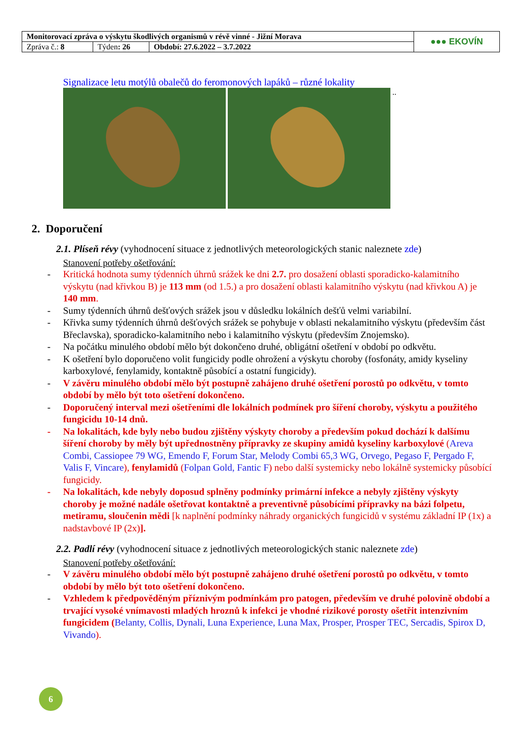| Monitorovací zpráva o výskytu škodlivých organismů v révě vinné - Jižní Morava | | | ●●● EKOVÍN |
| Zpráva č.: 8 | Týden : 26 | Období: 27.6.2022 – 3.7.2022 | |
Signalizace letu motýlů obalečů do feromonových lapáků – různé lokality
..
2. Doporučení
2.1. Plíseň révy (vyhodnocení situace z jednotlivých meteorologických stanic naleznete zde)
Stanovení potřeby ošetřování:
- Kritická hodnota sumy týdenních úhrnů srážek ke dni 2.7. pro dosažení oblasti sporadicko-kalamitního výskytu (nad křivkou B) je 113 mm (od 1.5.) a pro dosažení oblasti kalamitního výskytu (nad křivkou A) je 140 mm.
- Sumy týdenních úhrnů dešťových srážek jsou v důsledku lokálních dešťů velmi variabilní.
- Křivka sumy týdenních úhrnů dešťových srážek se pohybuje v oblasti nekalamitního výskytu (především část Břeclavska), sporadicko-kalamitního nebo i kalamitního výskytu (především Znojemsko).
- Na počátku minulého období mělo být dokončeno druhé, obligátní ošetření v období po odkvětu.
- K ošetření bylo doporučeno volit fungicidy podle ohrožení a výskytu choroby (fosfonáty, amidy kyseliny karboxylové, fenylamidy, kontaktně působící a ostatní fungicidy).
- V závěru minulého období mělo být postupně zahájeno druhé ošetření porostů po odkvětu, v tomto období by mělo být toto ošetření dokončeno.
- Doporučený interval mezi ošetřeními dle lokálních podmínek pro šíření choroby, výskytu a použitého fungicidu 10-14 dnů.
- Na lokalitách, kde byly nebo budou zjištěny výskyty choroby a především pokud dochází k dalšímu šíření choroby by měly být upřednostněny přípravky ze skupiny amidů kyseliny karboxylové (Areva Combi, Cassiopee 79 WG, Emendo F, Forum Star, Melody Combi 65,3 WG, Orvego, Pegaso F, Pergado F, Valis F, Vincare), fenylamidů (Folpan Gold, Fantic F) nebo další systemicky nebo lokálně systemicky působící fungicidy.
- Na lokalitách, kde nebyly doposud splněny podmínky primární infekce a nebyly zjištěny výskyty choroby je možné nadále ošetřovat kontaktně a preventivně působícími přípravky na bázi folpetu, metiramu, sloučenin mědi [k naplnění podmínky náhrady organických fungicidů v systému základní IP (1x) a nadstavbové IP (2x)].
2.2. Padlí révy (vyhodnocení situace z jednotlivých meteorologických stanic naleznete zde)
Stanovení potřeby ošetřování:
- V závěru minulého období mělo být postupně zahájeno druhé ošetření porostů po odkvětu, v tomto období by mělo být toto ošetření dokončeno.
- Vzhledem k předpověděným příznivým podmínkám pro patogen, především ve druhé polovině období a trvající vysoké vnímavosti mladých hroznů k infekci je vhodné rizikové porosty ošetřit intenzivním fungicidem (Belanty, Collis, Dynali, Luna Experience, Luna Max, Prosper, Prosper TEC, Sercadis, Spirox D, Vivando).
6